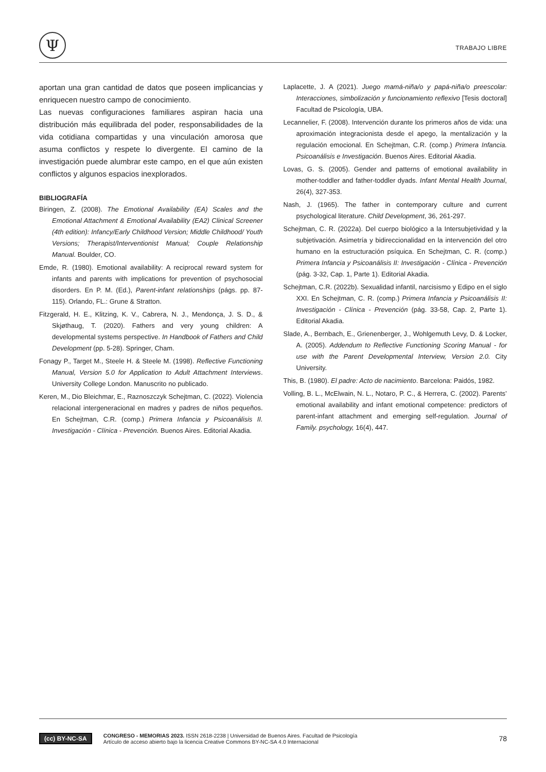Ψ
TRABAJO LIBRE
aportan una gran cantidad de datos que poseen implicancias y enriquecen nuestro campo de conocimiento.
Las nuevas configuraciones familiares aspiran hacia una distribución más equilibrada del poder, responsabilidades de la vida cotidiana compartidas y una vinculación amorosa que asuma conflictos y respete lo divergente. El camino de la investigación puede alumbrar este campo, en el que aún existen conflictos y algunos espacios inexplorados.
BIBLIOGRAFÍA
Biringen, Z. (2008). The Emotional Availability (EA) Scales and the Emotional Attachment & Emotional Availability (EA2) Clinical Screener (4th edition): Infancy/Early Childhood Version; Middle Childhood/ Youth Versions; Therapist/Interventionist Manual; Couple Relationship Manual. Boulder, CO.
Emde, R. (1980). Emotional availability: A reciprocal reward system for infants and parents with implications for prevention of psychosocial disorders. En P. M. (Ed.), Parent-infant relationships (págs. pp. 87-115). Orlando, FL.: Grune & Stratton.
Fitzgerald, H. E., Klitzing, K. V., Cabrera, N. J., Mendonça, J. S. D., & Skjøthaug, T. (2020). Fathers and very young children: A developmental systems perspective. In Handbook of Fathers and Child Development (pp. 5-28). Springer, Cham.
Fonagy P., Target M., Steele H. & Steele M. (1998). Reflective Functioning Manual, Version 5.0 for Application to Adult Attachment Interviews. University College London. Manuscrito no publicado.
Keren, M., Dio Bleichmar, E., Raznoszczyk Schejtman, C. (2022). Violencia relacional intergeneracional en madres y padres de niños pequeños. En Schejtman, C.R. (comp.) Primera Infancia y Psicoanálisis II. Investigación - Clínica - Prevención. Buenos Aires. Editorial Akadia.
Laplacette, J. A (2021). Juego mamá-niña/o y papá-niña/o preescolar: Interacciones, simbolización y funcionamiento reflexivo [Tesis doctoral] Facultad de Psicología, UBA.
Lecannelier, F. (2008). Intervención durante los primeros años de vida: una aproximación integracionista desde el apego, la mentalización y la regulación emocional. En Schejtman, C.R. (comp.) Primera Infancia. Psicoanálisis e Investigación. Buenos Aires. Editorial Akadia.
Lovas, G. S. (2005). Gender and patterns of emotional availability in mother-toddler and father-toddler dyads. Infant Mental Health Journal, 26(4), 327-353.
Nash, J. (1965). The father in contemporary culture and current psychological literature. Child Development, 36, 261-297.
Schejtman, C. R. (2022a). Del cuerpo biológico a la Intersubjetividad y la subjetivación. Asimetría y bidireccionalidad en la intervención del otro humano en la estructuración psíquica. En Schejtman, C. R. (comp.) Primera Infancia y Psicoanálisis II: Investigación - Clínica - Prevención (pág. 3-32, Cap. 1, Parte 1). Editorial Akadia.
Schejtman, C.R. (2022b). Sexualidad infantil, narcisismo y Edipo en el siglo XXI. En Schejtman, C. R. (comp.) Primera Infancia y Psicoanálisis II: Investigación - Clínica - Prevención (pág. 33-58, Cap. 2, Parte 1). Editorial Akadia.
Slade, A., Bernbach, E., Grienenberger, J., Wohlgemuth Levy, D. & Locker, A. (2005). Addendum to Reflective Functioning Scoring Manual - for use with the Parent Developmental Interview, Version 2.0. City University.
This, B. (1980). El padre: Acto de nacimiento. Barcelona: Paidós, 1982.
Volling, B. L., McElwain, N. L., Notaro, P. C., & Herrera, C. (2002). Parents’ emotional availability and infant emotional competence: predictors of parent-infant attachment and emerging self-regulation. Journal of Family. psychology, 16(4), 447.
(cc) BY-NC-SA
CONGRESO - MEMORIAS 2023. ISSN 2618-2238 | Universidad de Buenos Aires. Facultad de Psicología
Artículo de acceso abierto bajo la licencia Creative Commons BY-NC-SA 4.0 Internacional
78